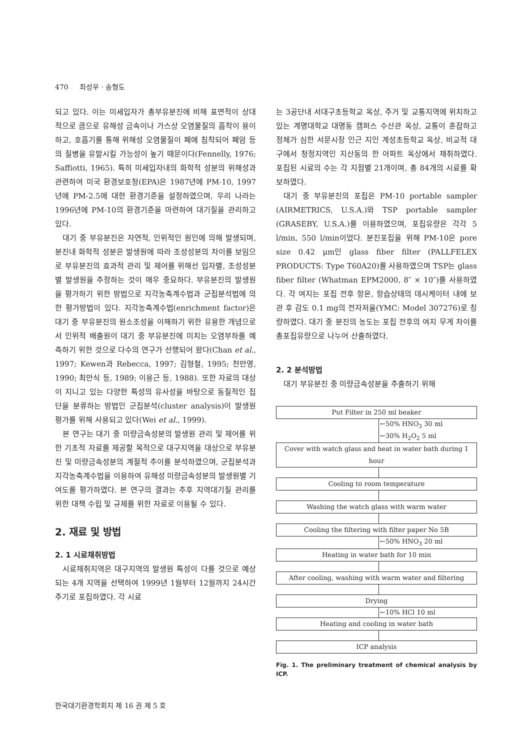470 최성우 · 송형도
되고 있다. 이는 미세입자가 총부유분진에 비해 표면적이 상대적으로 큼으로 유해성 금속이나 가스상 오염물질의 흡착이 용이하고, 호흡기를 통해 위해성 오염물질이 폐에 침착되어 폐암 등의 질병을 유발시킬 가능성이 높기 때문이다(Fennelly, 1976; Saffiotti, 1965). 특히 미세입자내의 화학적 성분의 위해성과 관련하여 미국 환경보호청(EPA)은 1987년에 PM-10, 1997년에 PM-2.5에 대한 환경기준을 설정하였으며, 우리 나라는 1996년에 PM-10의 환경기준을 마련하여 대기질을 관리하고 있다.
대기 중 부유분진은 자연적, 인위적인 원인에 의해 발생되며, 분진내 화학적 성분은 발생원에 따라 조성성분의 차이를 보임으로 부유분진의 효과적 관리 및 제어를 위해선 입자별, 조성성분별 발생원을 추정하는 것이 매우 중요하다. 부유분진의 발생원을 평가하기 위한 방법으로 지각농축계수법과 군집분석법에 의한 평가방법이 있다. 지각농축계수법(enrichment factor)은 대기 중 부유분진의 원소조성을 이해하기 위한 유용한 개념으로서 인위적 배출원이 대기 중 부유분진에 미치는 오염부하를 예측하기 위한 것으로 다수의 연구가 선행되어 왔다(Chan et al., 1997; Kewen과 Rebecca, 1997; 김형철, 1995; 천만영, 1990; 최만식 등, 1989; 이용근 등, 1988). 또한 자료의 대상이 지니고 있는 다양한 특성의 유사성을 바탕으로 동질적인 집단을 분류하는 방법인 군집분석(cluster analysis)이 발생원 평가를 위해 사용되고 있다(Wei et al., 1999).
본 연구는 대기 중 미량금속성분의 발생원 관리 및 제어를 위한 기초적 자료를 제공할 목적으로 대구지역을 대상으로 부유분진 및 미량금속성분의 계절적 추이를 분석하였으며, 군집분석과 지각농축계수법을 이용하여 유해성 미량금속성분의 발생원별 기여도를 평가하였다. 본 연구의 결과는 추후 지역대기질 관리를 위한 대책 수립 및 규제를 위한 자료로 이용될 수 있다.
2. 재료 및 방법
2. 1 시료채취방법
시료채취지역은 대구지역의 발생원 특성이 다를 것으로 예상되는 4개 지역을 선택하여 1999년 1월부터 12월까지 24시간 주기로 포집하였다. 각 시료
는 3공단내 서대구초등학교 옥상, 주거 및 교통지역에 위치하고 있는 계명대학교 대명동 캠퍼스 수산관 옥상, 교통이 혼잡하고 정체가 심한 서문시장 인근 지인 계성초등학교 옥상, 비교적 대구에서 청정지역인 지산동의 한 아파트 옥상에서 채취하였다. 포집된 시료의 수는 각 지점별 21개이며, 총 84개의 시료를 확보하였다.
대기 중 부유분진의 포집은 PM-10 portable sampler (AIRMETRICS, U.S.A.)와 TSP portable sampler (GRASEBY, U.S.A.)를 이용하였으며, 포집유량은 각각 5 l/min, 550 l/min이었다. 분진포집을 위해 PM-10은 pore size 0.42 μm인 glass fiber filter (PALLFELEX PRODUCTS: Type T60A20)를 사용하였으며 TSP는 glass fiber filter (Whatman EPM2000, 8″ × 10″)를 사용하였다. 각 여지는 포집 전후 항온, 항습상태의 데시케이터 내에 보관 후 감도 0.1 mg의 전자저울(YMC: Model 307276)로 칭량하였다. 대기 중 분진의 농도는 포집 전후의 여지 무게 차이를 총포집유량으로 나누어 산출하였다.
2. 2 분석방법
대기 부유분진 중 미량금속성분을 추출하기 위해
Put Filter in 250 ml beaker
←50% HNO<sub>3</sub> 30 ml
←30% H<sub>2</sub>O<sub>2</sub> 5 ml
Cover with watch glass and heat in water bath during 1 hour
Cooling to room temperature
Washing the watch glass with warm water
Cooling the filtering with filter paper No 5B
←50% HNO<sub>3</sub> 20 ml
Heating in water bath for 10 min
After cooling, washing with warm water and filtering
Drying
←10% HCl 10 ml
Heating and cooling in water bath
ICP analysis
Fig. 1. The preliminary treatment of chemical analysis by ICP.
한국대기환경학회지 제 16 권 제 5 호